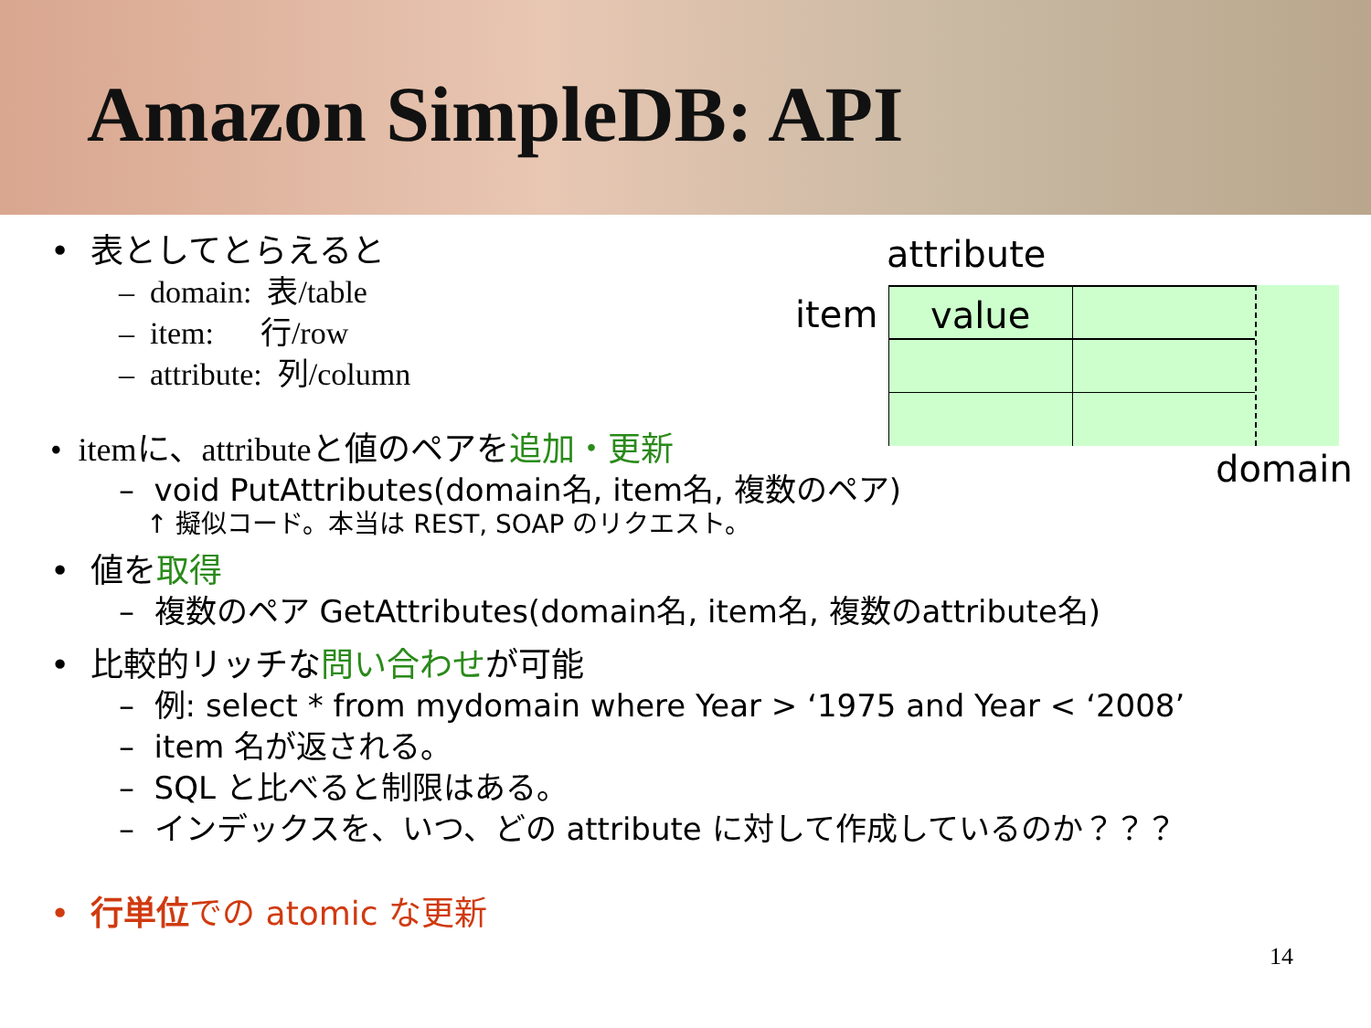Amazon SimpleDB: API
attribute
item
value
domain
• 表としてとらえると
– domain: 表/table
– item: 行/row
– attribute: 列/column
• itemに、attributeと値のペアを 追加・更新
– void PutAttributes(domain名, item名, 複数のペア)
↑ 擬似コード。本当は REST, SOAP のリクエスト。
• 値を取得
– 複数のペア GetAttributes(domain名, item名, 複数のattribute名)
• 比較的リッチな問い合わせが可能
– 例: select * from mydomain where Year > ‘1975 and Year < ‘2008’
– item 名が返される。
– SQL と比べると制限はある。
– インデックスを、いつ、どの attribute に対して作成しているのか？？？
• 行単位での atomic な更新
14